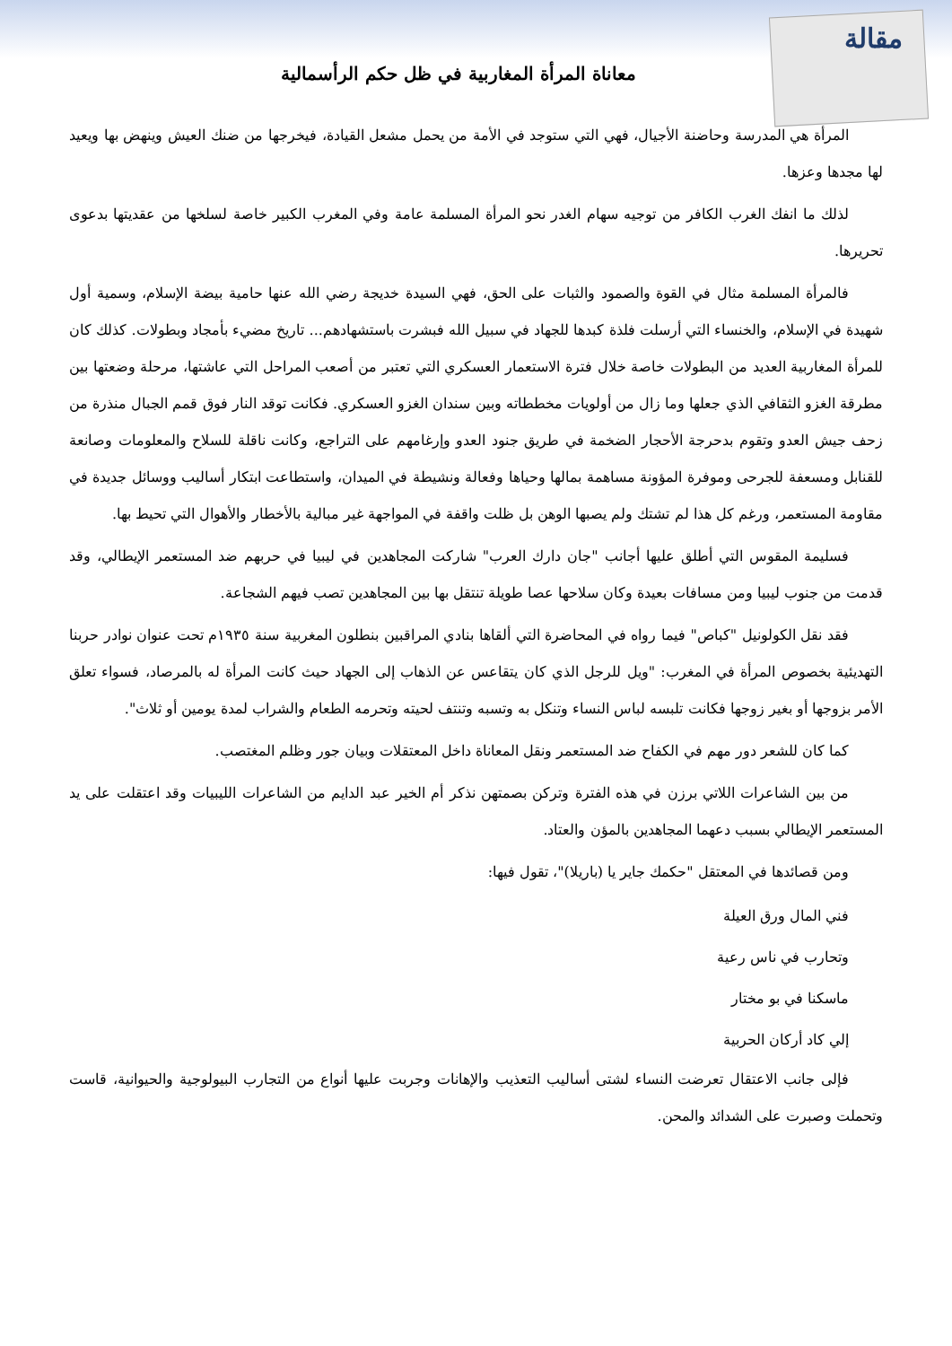مقالة
معاناة المرأة المغاربية في ظل حكم الرأسمالية
المرأة هي المدرسة وحاضنة الأجيال، فهي التي ستوجد في الأمة من يحمل مشعل القيادة، فيخرجها من ضنك العيش وينهض بها ويعيد لها مجدها وعزها.
لذلك ما انفك الغرب الكافر من توجيه سهام الغدر نحو المرأة المسلمة عامة وفي المغرب الكبير خاصة لسلخها من عقديتها بدعوى تحريرها.
فالمرأة المسلمة مثال في القوة والصمود والثبات على الحق، فهي السيدة خديجة رضي الله عنها حامية بيضة الإسلام، وسمية أول شهيدة في الإسلام، والخنساء التي أرسلت فلذة كبدها للجهاد في سبيل الله فبشرت باستشهادهم... تاريخ مضيء بأمجاد وبطولات. كذلك كان للمرأة المغاربية العديد من البطولات خاصة خلال فترة الاستعمار العسكري التي تعتبر من أصعب المراحل التي عاشتها، مرحلة وضعتها بين مطرقة الغزو الثقافي الذي جعلها وما زال من أولويات مخططاته وبين سندان الغزو العسكري. فكانت توقد النار فوق قمم الجبال منذرة من زحف جيش العدو وتقوم بدحرجة الأحجار الضخمة في طريق جنود العدو وإرغامهم على التراجع، وكانت ناقلة للسلاح والمعلومات وصانعة للقنابل ومسعفة للجرحى وموفرة المؤونة مساهمة بمالها وحياها وفعالة ونشيطة في الميدان، واستطاعت ابتكار أساليب ووسائل جديدة في مقاومة المستعمر، ورغم كل هذا لم تشتك ولم يصبها الوهن بل ظلت واقفة في المواجهة غير مبالية بالأخطار والأهوال التي تحيط بها.
فسليمة المقوس التي أطلق عليها أجانب "جان دارك العرب" شاركت المجاهدين في ليبيا في حربهم ضد المستعمر الإيطالي، وقد قدمت من جنوب ليبيا ومن مسافات بعيدة وكان سلاحها عصا طويلة تنتقل بها بين المجاهدين تصب فيهم الشجاعة.
فقد نقل الكولونيل "كباص" فيما رواه في المحاضرة التي ألقاها بنادي المراقبين بنطلون المغربية سنة ١٩٣٥م تحت عنوان نوادر حربنا التهديئية بخصوص المرأة في المغرب: "ويل للرجل الذي كان يتقاعس عن الذهاب إلى الجهاد حيث كانت المرأة له بالمرصاد، فسواء تعلق الأمر بزوجها أو بغير زوجها فكانت تلبسه لباس النساء وتنكل به وتسبه وتنتف لحيته وتحرمه الطعام والشراب لمدة يومين أو ثلاث".
كما كان للشعر دور مهم في الكفاح ضد المستعمر ونقل المعاناة داخل المعتقلات وبيان جور وظلم المغتصب.
من بين الشاعرات اللاتي برزن في هذه الفترة وتركن بصمتهن نذكر أم الخير عبد الدايم من الشاعرات الليبيات وقد اعتقلت على يد المستعمر الإيطالي بسبب دعهما المجاهدين بالمؤن والعتاد.
ومن قصائدها في المعتقل "حكمك جاير يا (باريلا)"، تقول فيها:
فني المال ورق العيلة
وتحارب في ناس رعية
ماسكنا في بو مختار
إلي كاد أركان الحربية
فإلى جانب الاعتقال تعرضت النساء لشتى أساليب التعذيب والإهانات وجربت عليها أنواع من التجارب البيولوجية والحيوانية، قاست وتحملت وصبرت على الشدائد والمحن.